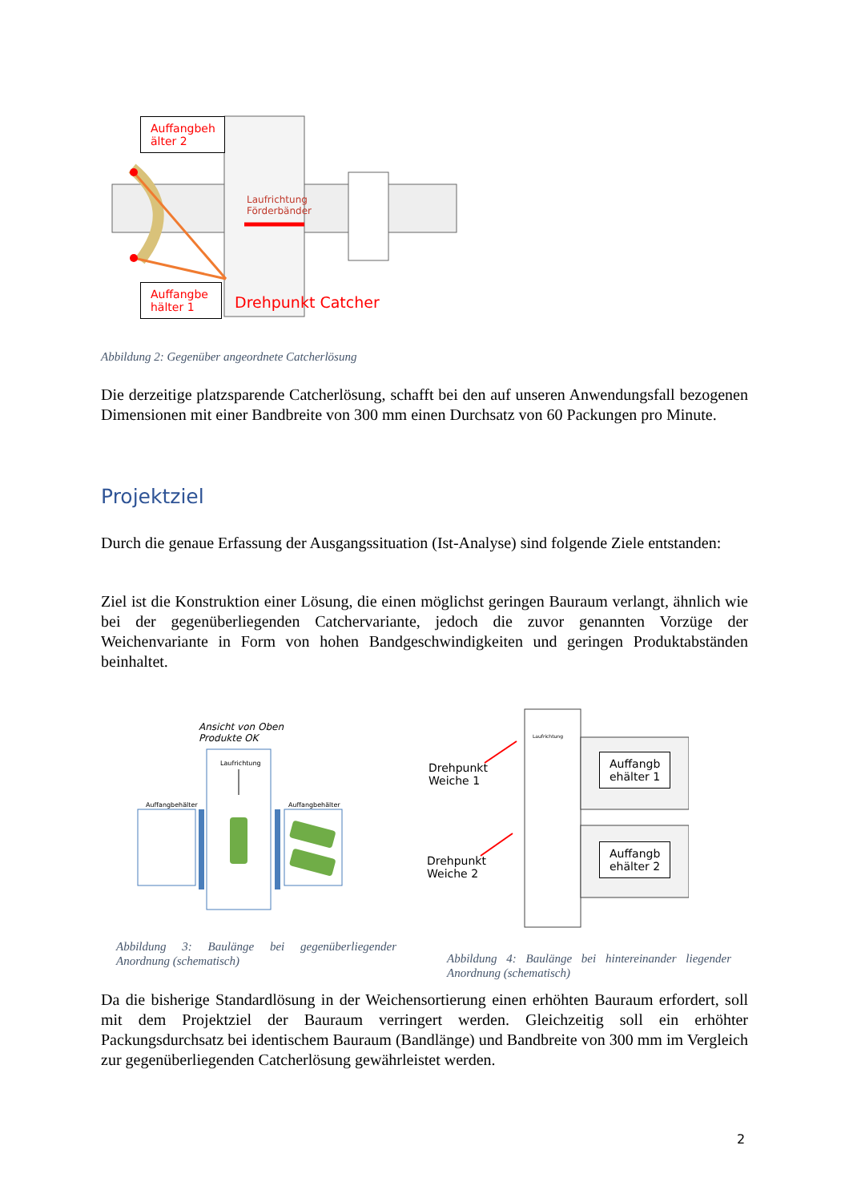Auffangbeh älter 2
Laufrichtung
Förderbänder
Auffangbe hälter 1
Drehpunkt Catcher
Abbildung 2: Gegenüber angeordnete Catcherlösung
Die derzeitige platzsparende Catcherlösung, schafft bei den auf unseren Anwendungsfall bezogenen Dimensionen mit einer Bandbreite von 300 mm einen Durchsatz von 60 Packungen pro Minute.
Projektziel
Durch die genaue Erfassung der Ausgangssituation (Ist-Analyse) sind folgende Ziele entstanden:
Ziel ist die Konstruktion einer Lösung, die einen möglichst geringen Bauraum verlangt, ähnlich wie bei der gegenüberliegenden Catchervariante, jedoch die zuvor genannten Vorzüge der Weichenvariante in Form von hohen Bandgeschwindigkeiten und geringen Produktabständen beinhaltet.
Ansicht von Oben
Produkte OK
Laufrichtung
Auffangbehälter Auffangbehälter
Abbildung 3: Baulänge bei gegenüberliegender Anordnung (schematisch)
Laufrichtung
Drehpunkt
Weiche 1
Drehpunkt
Weiche 2
Auffangb
ehälter 1
Auffangb
ehälter 2
Abbildung 4: Baulänge bei hintereinander liegender Anordnung (schematisch)
Da die bisherige Standardlösung in der Weichensortierung einen erhöhten Bauraum erfordert, soll mit dem Projektziel der Bauraum verringert werden. Gleichzeitig soll ein erhöhter Packungsdurchsatz bei identischem Bauraum (Bandlänge) und Bandbreite von 300 mm im Vergleich zur gegenüberliegenden Catcherlösung gewährleistet werden.
2